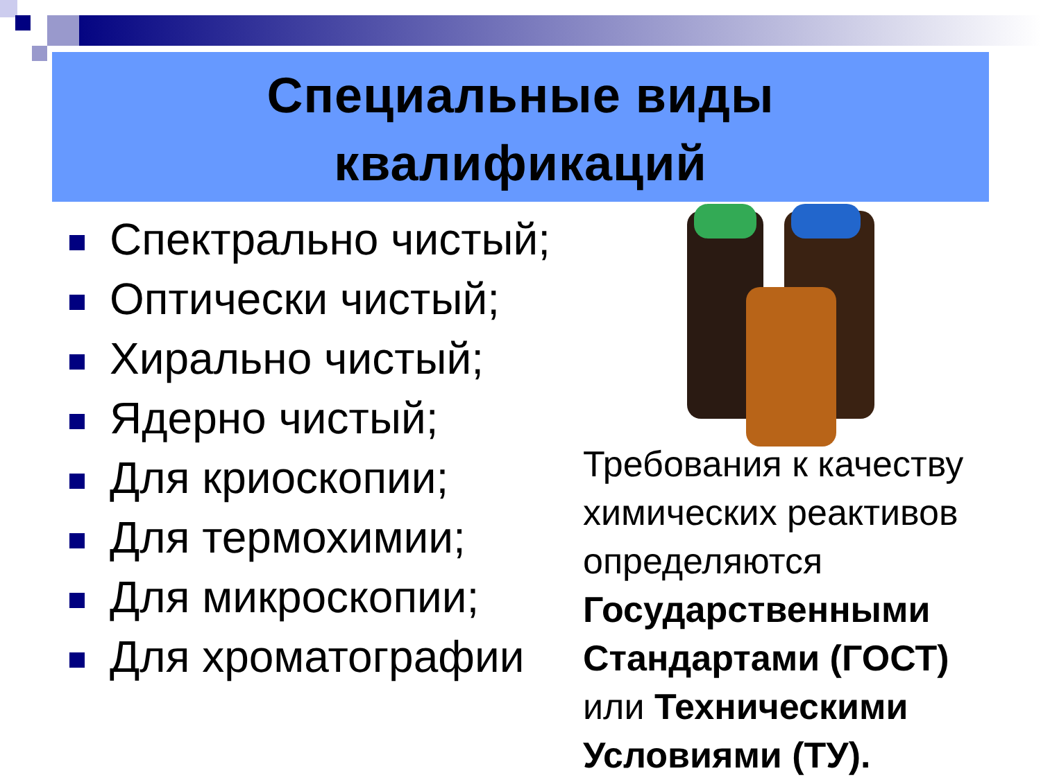Специальные виды
квалификаций
Спектрально чистый;
Оптически чистый;
Хирально чистый;
Ядерно чистый;
Для криоскопии;
Для термохимии;
Для микроскопии;
Для хроматографии
Требования к качеству химических реактивов определяются Государственными Стандартами (ГОСТ) или Техническими Условиями (ТУ).